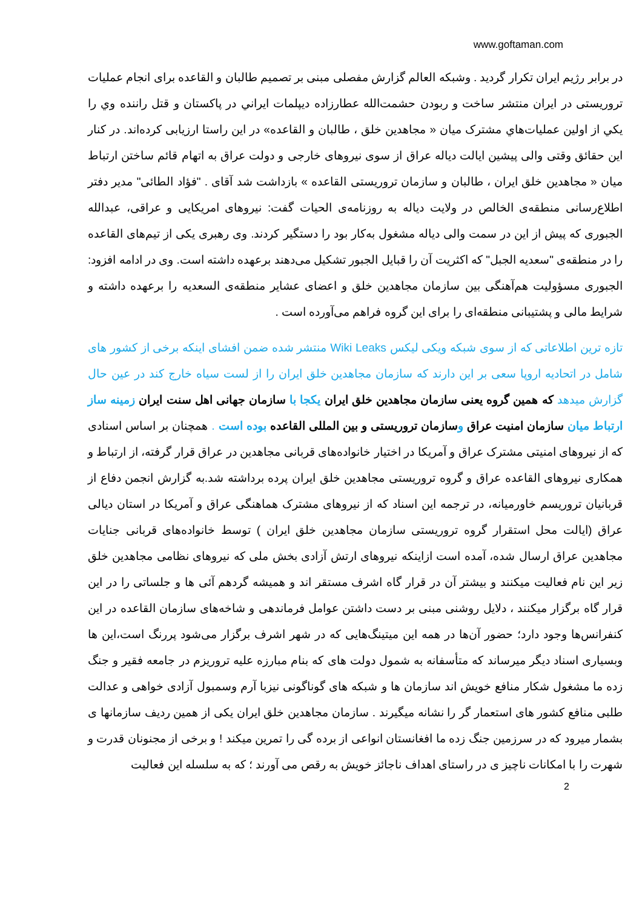www.goftaman.com
در برابر رژیم ایران تکرار گردید . وشبکه العالم گزارش مفصلی مبنی بر تصمیم طالبان و القاعده برای انجام عملیات تروریستی در ایران منتشر ساخت و ربودن حشمت‌الله عطارزاده دیپلمات ايراني در پاكستان و قتل راننده وي را يكي از اولين عمليات‌هاي مشترک میان « مجاهدین خلق ، طالبان و القاعده» در این راستا ارزیابی کرده‌اند. در کنار این حقائق وقتی والی پیشین ایالت دیاله عراق از سوی نیروهای خارجی و دولت عراق به اتهام قائم ساختن ارتباط میان « مجاهدین خلق ایران ، طالبان و سازمان تروریستی القاعده » بازداشت شد آقای . "فؤاد الطائی" مدیر دفتر اطلاع‌رسانی منطقه‌ی الخالص در ولایت دیاله به روزنامه‌ی الحیات گفت: نیروهای امریکایی و عراقی، عبدالله الجبوری که پیش از این در سمت والی دیاله مشغول به‌کار بود را دستگیر کردند. وی رهبری یکی از تیم‌های القاعده را در منطقه‌ی "سعدیه الجبل" که اکثریت آن را قبایل الجبور تشکیل می‌دهند برعهده داشته است. وی در ادامه افزود: الجبوری مسؤولیت هم‌آهنگی بین سازمان مجاهدین خلق و اعضای عشایر منطقه‌ی السعدیه را برعهده داشته و شرایط مالی و پشتیبانی منطقه‌ای را برای این گروه فراهم می‌آورده است .
تازه ترین اطلاعاتی که از سوی شبکه ویکی لیکس Wiki Leaks منتشر شده ضمن افشای اینکه برخی از کشور های شامل در اتحادیه اروپا سعی بر این دارند که سازمان مجاهدین خلق ایران را از لست سیاه خارج کند در عین حال گزارش میدهد که همین گروه یعنی سازمان مجاهدین خلق ایران یکجا با سازمان جهانی اهل سنت ایران زمینه ساز ارتباط میان سازمان امنیت عراق وسازمان تروریستی و بین المللی القاعده بوده است . همچنان بر اساس اسنادی که از نیروهای امنیتی مشترک عراق و آمریکا در اختیار خانواده‌های قربانی مجاهدین در عراق قرار گرفته، از ارتباط و همکاری نیروهای القاعده عراق و گروه تروریستی مجاهدین خلق ایران پرده برداشته شد.به گزارش انجمن دفاع از قربانیان تروریسم خاورمیانه، در ترجمه این اسناد که از نیروهای مشترک هماهنگی عراق و آمریکا در استان دیالی عراق (ایالت محل استقرار گروه تروریستی سازمان مجاهدین خلق ایران ) توسط خانواده‌های قربانی جنایات مجاهدین عراق ارسال شده، آمده است ازاینکه نیروهای ارتش آزادی بخش ملی که نیروهای نظامی مجاهدین خلق زیر این نام فعالیت میکنند و بیشتر آن در قرار گاه اشرف مستقر اند و همیشه گردهم آئی ها و جلساتی را در این قرار گاه برگزار میکنند ، دلایل روشنی مبنی بر دست داشتن عوامل فرماندهی و شاخه‌های سازمان القاعده در این کنفرانس‌ها وجود دارد؛ حضور آن‌ها در همه این میتینگ‌هایی که در شهر اشرف برگزار می‌شود پررنگ است،این ها وبسیاری اسناد دیگر میرساند که متأسفانه به شمول دولت های که بنام مبارزه علیه تروریزم در جامعه فقیر و جنگ زده ما مشغول شکار منافع خویش اند سازمان ها و شبکه های گوناگونی نیزبا آرم وسمبول آزادی خواهی و عدالت طلبی منافع کشور های استعمار گر را نشانه میگیرند . سازمان مجاهدین خلق ایران یکی از همین ردیف سازمانها ی بشمار میرود که در سرزمین جنگ زده ما افغانستان انواعی از برده گی را تمرین میکند ! و برخی از مجنونان قدرت و شهرت را با امکانات ناچیز ی در راستای اهداف ناجائز خویش به رقص می آورند ؛ که به سلسله این فعالیت
2